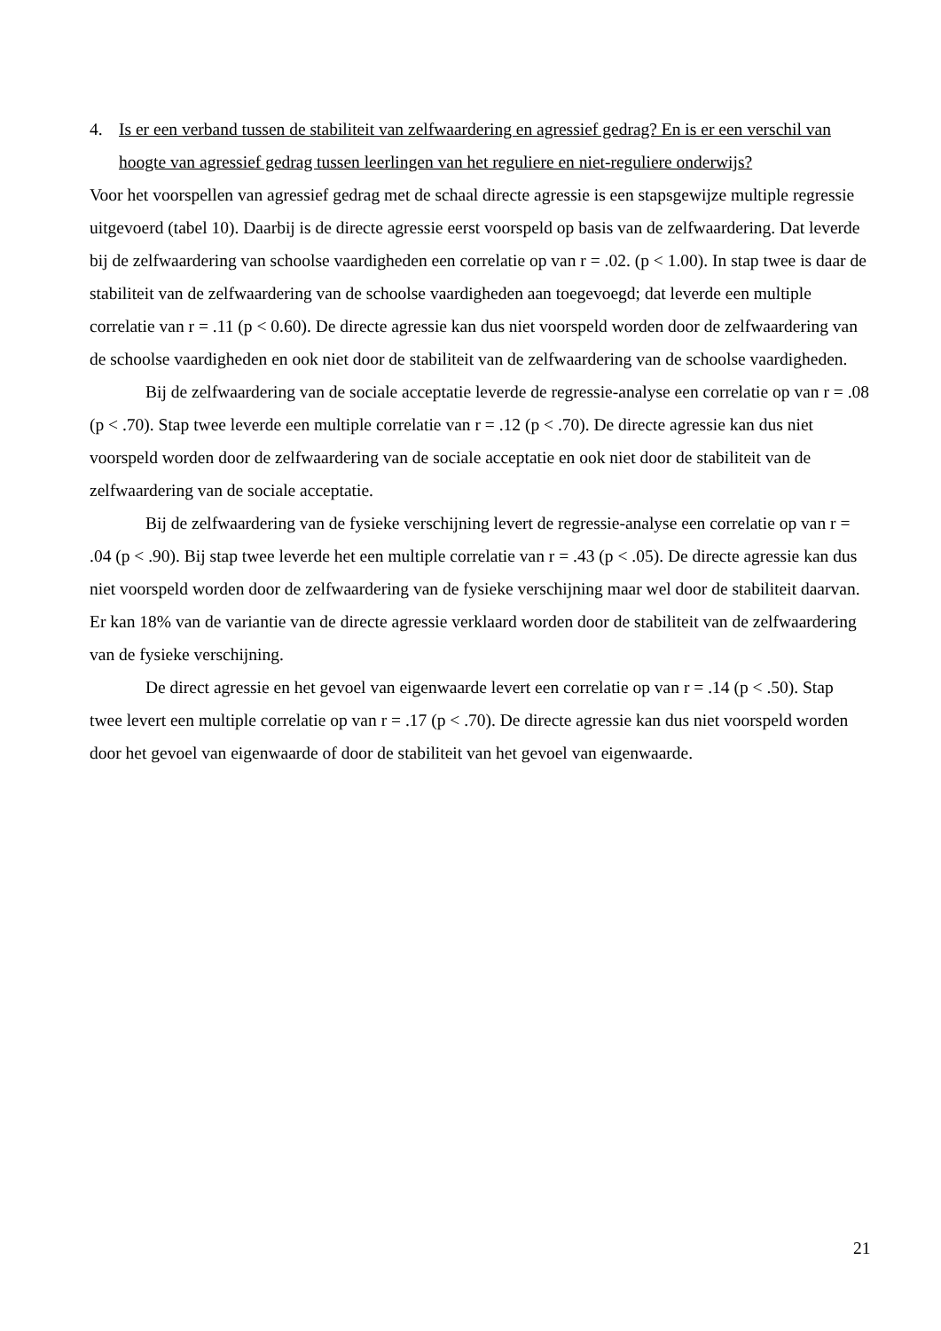4. Is er een verband tussen de stabiliteit van zelfwaardering en agressief gedrag? En is er een verschil van hoogte van agressief gedrag tussen leerlingen van het reguliere en niet-reguliere onderwijs?
Voor het voorspellen van agressief gedrag met de schaal directe agressie is een stapsgewijze multiple regressie uitgevoerd (tabel 10). Daarbij is de directe agressie eerst voorspeld op basis van de zelfwaardering. Dat leverde bij de zelfwaardering van schoolse vaardigheden een correlatie op van r = .02. (p < 1.00). In stap twee is daar de stabiliteit van de zelfwaardering van de schoolse vaardigheden aan toegevoegd; dat leverde een multiple correlatie van r = .11 (p < 0.60). De directe agressie kan dus niet voorspeld worden door de zelfwaardering van de schoolse vaardigheden en ook niet door de stabiliteit van de zelfwaardering van de schoolse vaardigheden.
Bij de zelfwaardering van de sociale acceptatie leverde de regressie-analyse een correlatie op van r = .08 (p < .70). Stap twee leverde een multiple correlatie van r = .12 (p < .70). De directe agressie kan dus niet voorspeld worden door de zelfwaardering van de sociale acceptatie en ook niet door de stabiliteit van de zelfwaardering van de sociale acceptatie.
Bij de zelfwaardering van de fysieke verschijning levert de regressie-analyse een correlatie op van r = .04 (p < .90). Bij stap twee leverde het een multiple correlatie van r = .43 (p < .05). De directe agressie kan dus niet voorspeld worden door de zelfwaardering van de fysieke verschijning maar wel door de stabiliteit daarvan. Er kan 18% van de variantie van de directe agressie verklaard worden door de stabiliteit van de zelfwaardering van de fysieke verschijning.
De direct agressie en het gevoel van eigenwaarde levert een correlatie op van r = .14 (p < .50). Stap twee levert een multiple correlatie op van r = .17 (p < .70). De directe agressie kan dus niet voorspeld worden door het gevoel van eigenwaarde of door de stabiliteit van het gevoel van eigenwaarde.
21